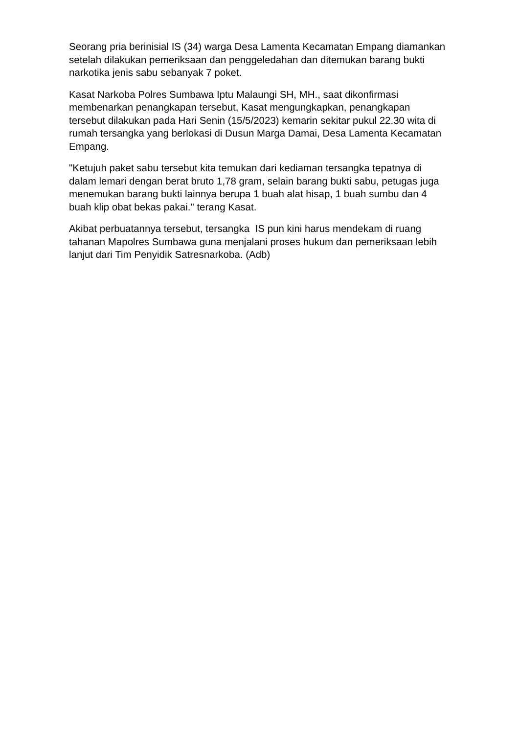Seorang pria berinisial IS (34) warga Desa Lamenta Kecamatan Empang diamankan setelah dilakukan pemeriksaan dan penggeledahan dan ditemukan barang bukti narkotika jenis sabu sebanyak 7 poket.
Kasat Narkoba Polres Sumbawa Iptu Malaungi SH, MH., saat dikonfirmasi membenarkan penangkapan tersebut, Kasat mengungkapkan, penangkapan tersebut dilakukan pada Hari Senin (15/5/2023) kemarin sekitar pukul 22.30 wita di rumah tersangka yang berlokasi di Dusun Marga Damai, Desa Lamenta Kecamatan Empang.
"Ketujuh paket sabu tersebut kita temukan dari kediaman tersangka tepatnya di dalam lemari dengan berat bruto 1,78 gram, selain barang bukti sabu, petugas juga menemukan barang bukti lainnya berupa 1 buah alat hisap, 1 buah sumbu dan 4 buah klip obat bekas pakai." terang Kasat.
Akibat perbuatannya tersebut, tersangka IS pun kini harus mendekam di ruang tahanan Mapolres Sumbawa guna menjalani proses hukum dan pemeriksaan lebih lanjut dari Tim Penyidik Satresnarkoba. (Adb)